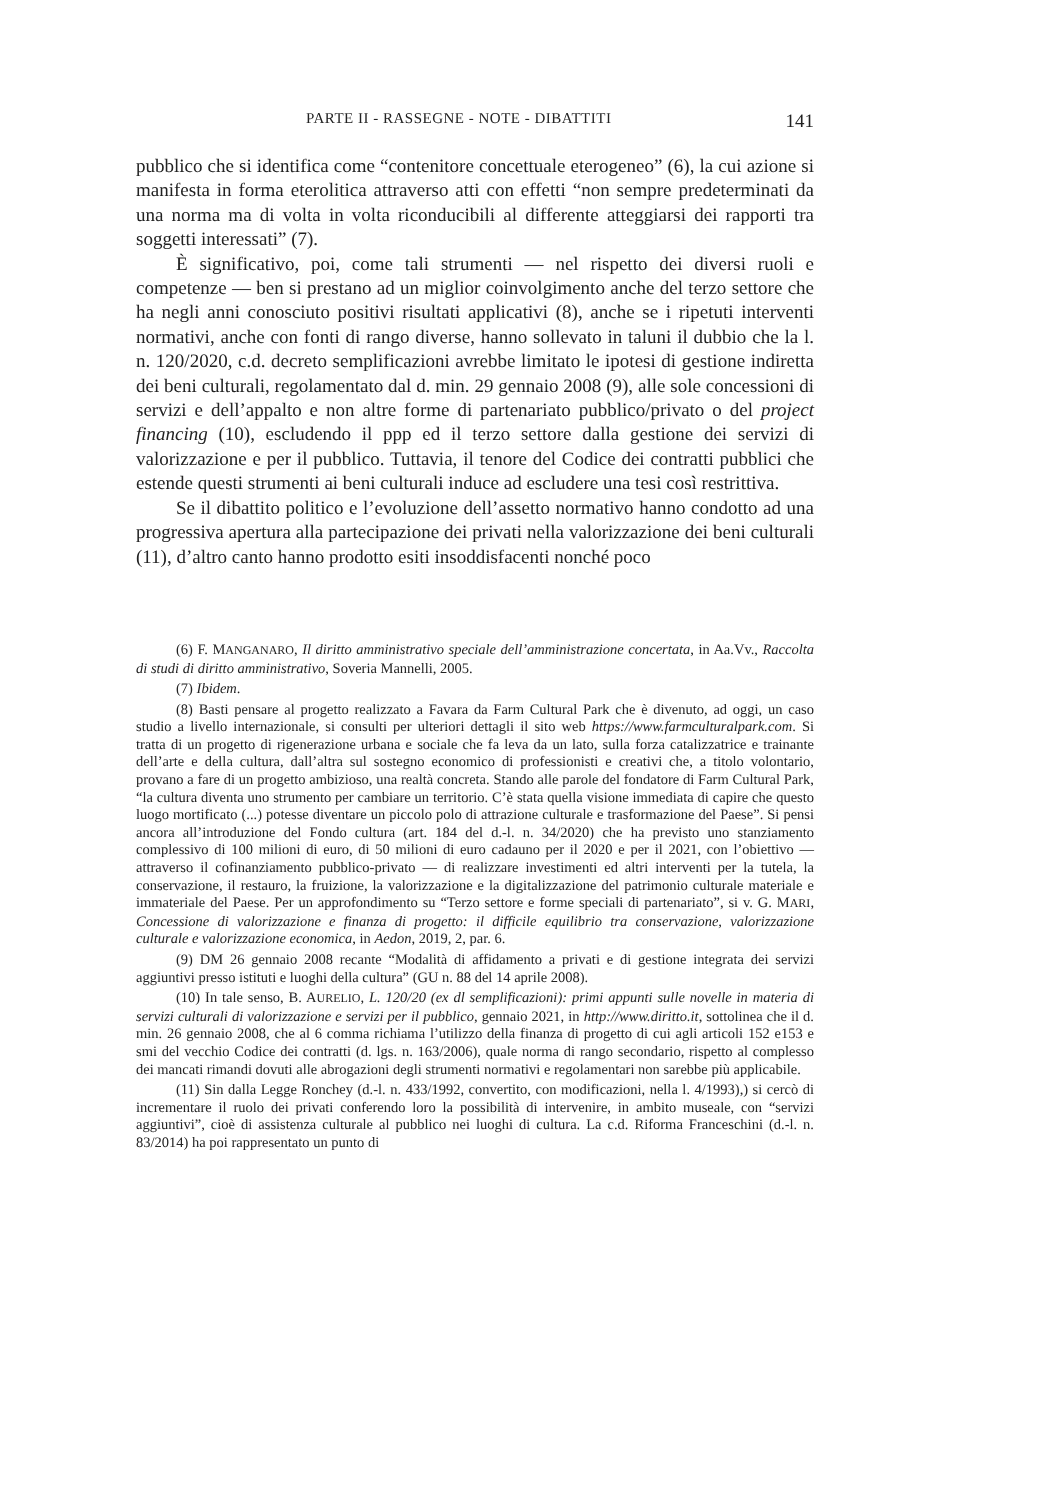PARTE II - RASSEGNE - NOTE - DIBATTITI 141
pubblico che si identifica come “contenitore concettuale eterogeneo” (6), la cui azione si manifesta in forma eterolitica attraverso atti con effetti “non sempre predeterminati da una norma ma di volta in volta riconducibili al differente atteggiarsi dei rapporti tra soggetti interessati” (7).
È significativo, poi, come tali strumenti — nel rispetto dei diversi ruoli e competenze — ben si prestano ad un miglior coinvolgimento anche del terzo settore che ha negli anni conosciuto positivi risultati applicativi (8), anche se i ripetuti interventi normativi, anche con fonti di rango diverse, hanno sollevato in taluni il dubbio che la l. n. 120/2020, c.d. decreto semplificazioni avrebbe limitato le ipotesi di gestione indiretta dei beni culturali, regolamentato dal d. min. 29 gennaio 2008 (9), alle sole concessioni di servizi e dell’appalto e non altre forme di partenariato pubblico/privato o del project financing (10), escludendo il ppp ed il terzo settore dalla gestione dei servizi di valorizzazione e per il pubblico. Tuttavia, il tenore del Codice dei contratti pubblici che estende questi strumenti ai beni culturali induce ad escludere una tesi così restrittiva.
Se il dibattito politico e l’evoluzione dell’assetto normativo hanno condotto ad una progressiva apertura alla partecipazione dei privati nella valorizzazione dei beni culturali (11), d’altro canto hanno prodotto esiti insoddisfacenti nonché poco
(6) F. MANGANARO, Il diritto amministrativo speciale dell’amministrazione concertata, in Aa.Vv., Raccolta di studi di diritto amministrativo, Soveria Mannelli, 2005.
(7) Ibidem.
(8) Basti pensare al progetto realizzato a Favara da Farm Cultural Park che è divenuto, ad oggi, un caso studio a livello internazionale, si consulti per ulteriori dettagli il sito web https://www.farmculturalpark.com. Si tratta di un progetto di rigenerazione urbana e sociale che fa leva da un lato, sulla forza catalizzatrice e trainante dell’arte e della cultura, dall’altra sul sostegno economico di professionisti e creativi che, a titolo volontario, provano a fare di un progetto ambizioso, una realtà concreta. Stando alle parole del fondatore di Farm Cultural Park, “la cultura diventa uno strumento per cambiare un territorio. C’è stata quella visione immediata di capire che questo luogo mortificato (...) potesse diventare un piccolo polo di attrazione culturale e trasformazione del Paese”. Si pensi ancora all’introduzione del Fondo cultura (art. 184 del d.-l. n. 34/2020) che ha previsto uno stanziamento complessivo di 100 milioni di euro, di 50 milioni di euro cadauno per il 2020 e per il 2021, con l’obiettivo — attraverso il cofinanziamento pubblico-privato — di realizzare investimenti ed altri interventi per la tutela, la conservazione, il restauro, la fruizione, la valorizzazione e la digitalizzazione del patrimonio culturale materiale e immateriale del Paese. Per un approfondimento su “Terzo settore e forme speciali di partenariato”, si v. G. MARI, Concessione di valorizzazione e finanza di progetto: il difficile equilibrio tra conservazione, valorizzazione culturale e valorizzazione economica, in Aedon, 2019, 2, par. 6.
(9) DM 26 gennaio 2008 recante “Modalità di affidamento a privati e di gestione integrata dei servizi aggiuntivi presso istituti e luoghi della cultura” (GU n. 88 del 14 aprile 2008).
(10) In tale senso, B. AURELIO, L. 120/20 (ex dl semplificazioni): primi appunti sulle novelle in materia di servizi culturali di valorizzazione e servizi per il pubblico, gennaio 2021, in http://www.diritto.it, sottolinea che il d. min. 26 gennaio 2008, che al 6 comma richiama l’utilizzo della finanza di progetto di cui agli articoli 152 e153 e smi del vecchio Codice dei contratti (d. lgs. n. 163/2006), quale norma di rango secondario, rispetto al complesso dei mancati rimandi dovuti alle abrogazioni degli strumenti normativi e regolamentari non sarebbe più applicabile.
(11) Sin dalla Legge Ronchey (d.-l. n. 433/1992, convertito, con modificazioni, nella l. 4/1993),) si cercò di incrementare il ruolo dei privati conferendo loro la possibilità di intervenire, in ambito museale, con “servizi aggiuntivi”, cioè di assistenza culturale al pubblico nei luoghi di cultura. La c.d. Riforma Franceschini (d.-l. n. 83/2014) ha poi rappresentato un punto di